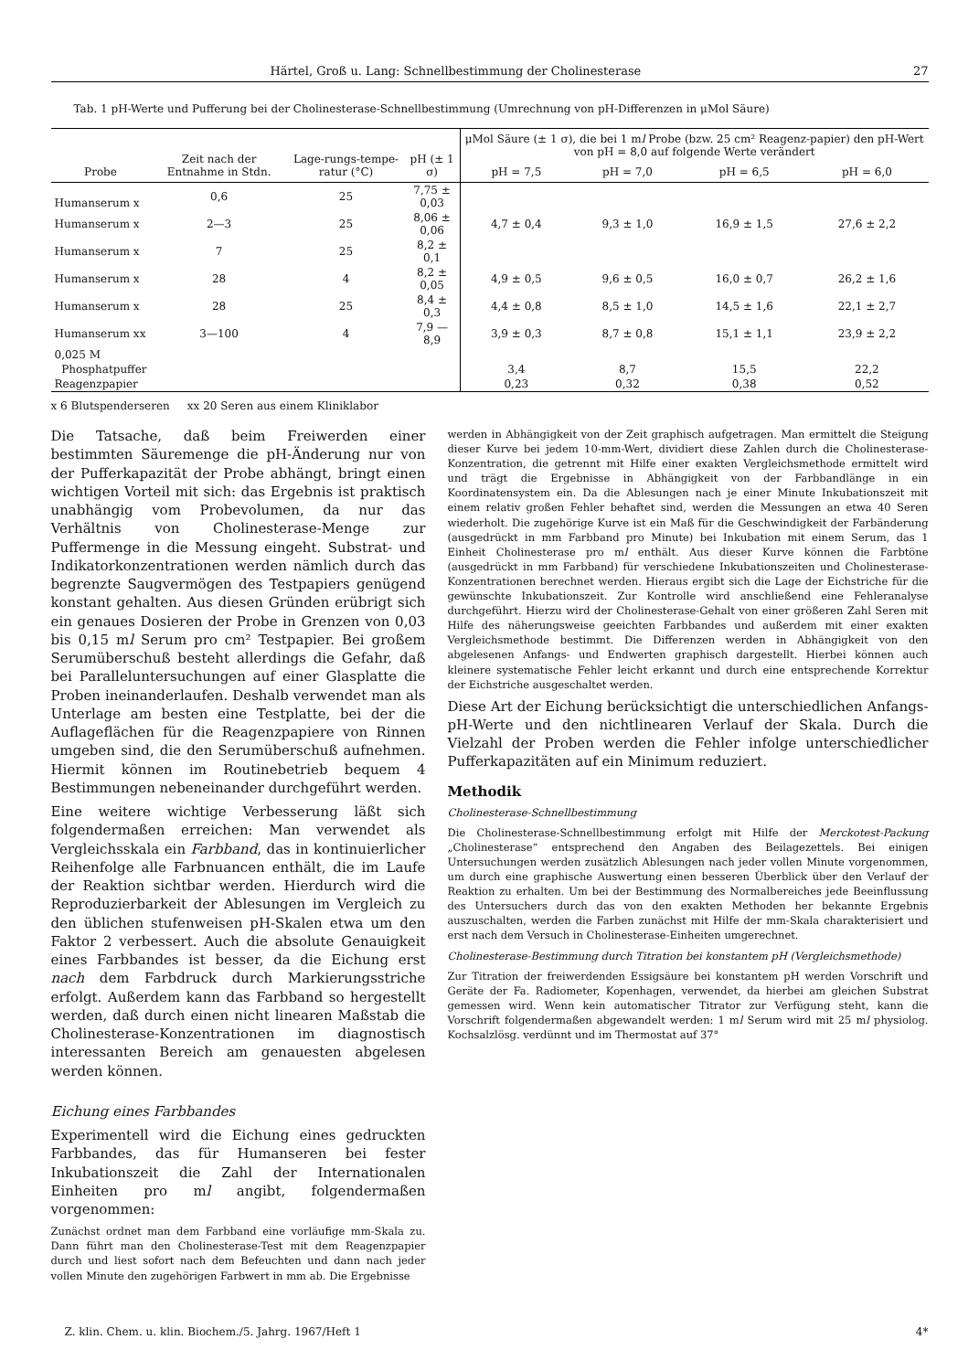Härtel, Groß u. Lang: Schnellbestimmung der Cholinesterase 27
Tab. 1 pH-Werte und Pufferung bei der Cholinesterase-Schnellbestimmung (Umrechnung von pH-Differenzen in μMol Säure)
| Probe | Zeit nach der Entnahme in Stdn. | Lage-rungs-tempe-ratur (°C) | pH (± 1 σ) | μMol Säure (± 1 σ), die bei 1 m l Probe (bzw. 25 cm² Reagenz-papier) den pH-Wert von pH = 8,0 auf folgende Werte verändert | | | |
| --- | --- | --- | --- | --- | --- | --- | --- |
| | | | | pH = 7,5 | pH = 7,0 | pH = 6,5 | pH = 6,0 |
| Humanserum x | 0,6 | 25 | 7,75 ± 0,03 | | | | |
| Humanserum x | 2—3 | 25 | 8,06 ± 0,06 | 4,7 ± 0,4 | 9,3 ± 1,0 | 16,9 ± 1,5 | 27,6 ± 2,2 |
| Humanserum x | 7 | 25 | 8,2 ± 0,1 | | | | |
| Humanserum x | 28 | 4 | 8,2 ± 0,05 | 4,9 ± 0,5 | 9,6 ± 0,5 | 16,0 ± 0,7 | 26,2 ± 1,6 |
| Humanserum x | 28 | 25 | 8,4 ± 0,3 | 4,4 ± 0,8 | 8,5 ± 1,0 | 14,5 ± 1,6 | 22,1 ± 2,7 |
| Humanserum xx | 3—100 | 4 | 7,9 — 8,9 | 3,9 ± 0,3 | 8,7 ± 0,8 | 15,1 ± 1,1 | 23,9 ± 2,2 |
| 0,025 M | | | | | | | |
| Phosphatpuffer | | | | 3,4 | 8,7 | 15,5 | 22,2 |
| Reagenzpapier | | | | 0,23 | 0,32 | 0,38 | 0,52 |
x 6 Blutspenderseren xx 20 Seren aus einem Kliniklabor
Die Tatsache, daß beim Freiwerden einer bestimmten Säuremenge die pH-Änderung nur von der Pufferkapazität der Probe abhängt, bringt einen wichtigen Vorteil mit sich: das Ergebnis ist praktisch unabhängig vom Probevolumen, da nur das Verhältnis von Cholinesterase-Menge zur Puffermenge in die Messung eingeht. Substrat- und Indikatorkonzentrationen werden nämlich durch das begrenzte Saugvermögen des Testpapiers genügend konstant gehalten. Aus diesen Gründen erübrigt sich ein genaues Dosieren der Probe in Grenzen von 0,03 bis 0,15 ml Serum pro cm² Testpapier. Bei großem Serumüberschuß besteht allerdings die Gefahr, daß bei Paralleluntersuchungen auf einer Glasplatte die Proben ineinanderlaufen. Deshalb verwendet man als Unterlage am besten eine Testplatte, bei der die Auflageflächen für die Reagenzpapiere von Rinnen umgeben sind, die den Serumüberschuß aufnehmen. Hiermit können im Routinebetrieb bequem 4 Bestimmungen nebeneinander durchgeführt werden.
Eine weitere wichtige Verbesserung läßt sich folgendermaßen erreichen: Man verwendet als Vergleichsskala ein Farbband, das in kontinuierlicher Reihenfolge alle Farbnuancen enthält, die im Laufe der Reaktion sichtbar werden. Hierdurch wird die Reproduzierbarkeit der Ablesungen im Vergleich zu den üblichen stufenweisen pH-Skalen etwa um den Faktor 2 verbessert. Auch die absolute Genauigkeit eines Farbbandes ist besser, da die Eichung erst nach dem Farbdruck durch Markierungsstriche erfolgt. Außerdem kann das Farbband so hergestellt werden, daß durch einen nicht linearen Maßstab die Cholinesterase-Konzentrationen im diagnostisch interessanten Bereich am genauesten abgelesen werden können.
Eichung eines Farbbandes
Experimentell wird die Eichung eines gedruckten Farbbandes, das für Humanseren bei fester Inkubationszeit die Zahl der Internationalen Einheiten pro ml angibt, folgendermaßen vorgenommen:
Zunächst ordnet man dem Farbband eine vorläufige mm-Skala zu. Dann führt man den Cholinesterase-Test mit dem Reagenzpapier durch und liest sofort nach dem Befeuchten und dann nach jeder vollen Minute den zugehörigen Farbwert in mm ab. Die Ergebnisse
werden in Abhängigkeit von der Zeit graphisch aufgetragen. Man ermittelt die Steigung dieser Kurve bei jedem 10-mm-Wert, dividiert diese Zahlen durch die Cholinesterase-Konzentration, die getrennt mit Hilfe einer exakten Vergleichsmethode ermittelt wird und trägt die Ergebnisse in Abhängigkeit von der Farbbandlänge in ein Koordinatensystem ein. Da die Ablesungen nach je einer Minute Inkubationszeit mit einem relativ großen Fehler behaftet sind, werden die Messungen an etwa 40 Seren wiederholt. Die zugehörige Kurve ist ein Maß für die Geschwindigkeit der Farbänderung (ausgedrückt in mm Farbband pro Minute) bei Inkubation mit einem Serum, das 1 Einheit Cholinesterase pro ml enthält. Aus dieser Kurve können die Farbtöne (ausgedrückt in mm Farbband) für verschiedene Inkubationszeiten und Cholinesterase-Konzentrationen berechnet werden. Hieraus ergibt sich die Lage der Eichstriche für die gewünschte Inkubationszeit. Zur Kontrolle wird anschließend eine Fehleranalyse durchgeführt. Hierzu wird der Cholinesterase-Gehalt von einer größeren Zahl Seren mit Hilfe des näherungsweise geeichten Farbbandes und außerdem mit einer exakten Vergleichsmethode bestimmt. Die Differenzen werden in Abhängigkeit von den abgelesenen Anfangs- und Endwerten graphisch dargestellt. Hierbei können auch kleinere systematische Fehler leicht erkannt und durch eine entsprechende Korrektur der Eichstriche ausgeschaltet werden.
Diese Art der Eichung berücksichtigt die unterschiedlichen Anfangs-pH-Werte und den nichtlinearen Verlauf der Skala. Durch die Vielzahl der Proben werden die Fehler infolge unterschiedlicher Pufferkapazitäten auf ein Minimum reduziert.
Methodik
Cholinesterase-Schnellbestimmung
Die Cholinesterase-Schnellbestimmung erfolgt mit Hilfe der Merckotest-Packung „Cholinesterase“ entsprechend den Angaben des Beilagezettels. Bei einigen Untersuchungen werden zusätzlich Ablesungen nach jeder vollen Minute vorgenommen, um durch eine graphische Auswertung einen besseren Überblick über den Verlauf der Reaktion zu erhalten. Um bei der Bestimmung des Normalbereiches jede Beeinflussung des Untersuchers durch das von den exakten Methoden her bekannte Ergebnis auszuschalten, werden die Farben zunächst mit Hilfe der mm-Skala charakterisiert und erst nach dem Versuch in Cholinesterase-Einheiten umgerechnet.
Cholinesterase-Bestimmung durch Titration bei konstantem pH (Vergleichsmethode)
Zur Titration der freiwerdenden Essigsäure bei konstantem pH werden Vorschrift und Geräte der Fa. Radiometer, Kopenhagen, verwendet, da hierbei am gleichen Substrat gemessen wird. Wenn kein automatischer Titrator zur Verfügung steht, kann die Vorschrift folgendermaßen abgewandelt werden: 1 ml Serum wird mit 25 ml physiolog. Kochsalzlösg. verdünnt und im Thermostat auf 37°
Z. klin. Chem. u. klin. Biochem./5. Jahrg. 1967/Heft 1 4*